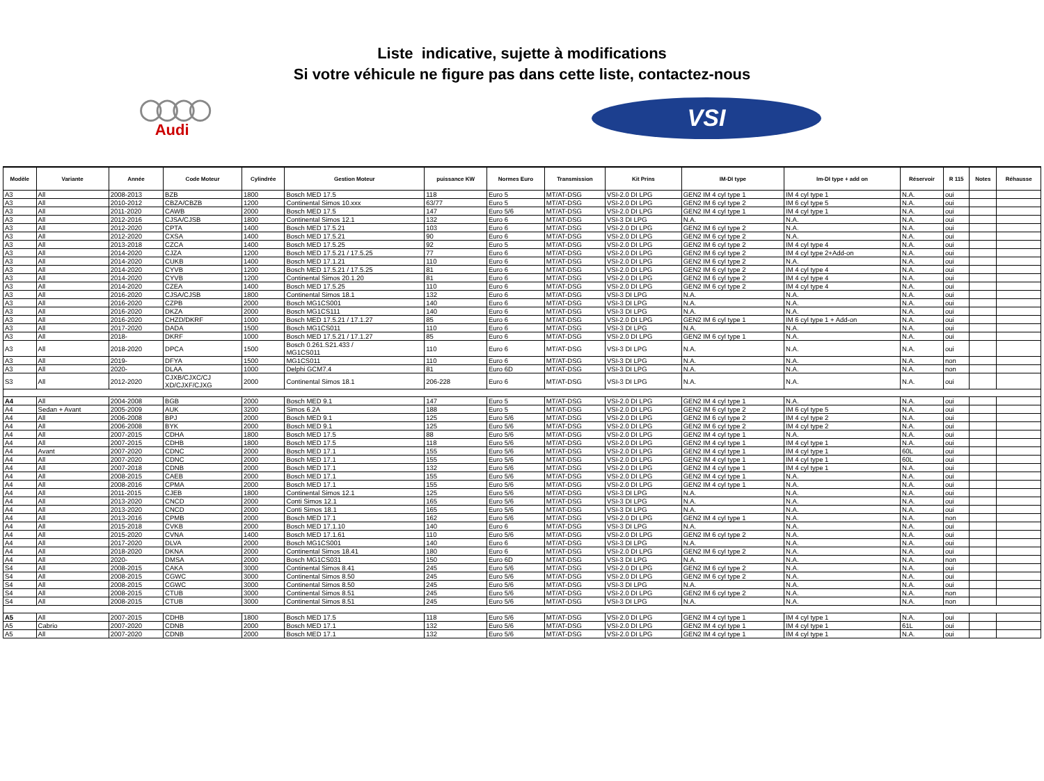Liste indicative, sujette à modifications
Si votre véhicule ne figure pas dans cette liste, contactez-nous
◯◯◯◯
Audi
VSI
| Modèle | Variante | Année | Code Moteur | Cylindrée | Gestion Moteur | puissance KW | Normes Euro | Transmission | Kit Prins | IM-DI type | Im-DI type + add on | Réservoir | R 115 | Notes | Réhausse |
| --- | --- | --- | --- | --- | --- | --- | --- | --- | --- | --- | --- | --- | --- | --- | --- |
| A3 | All | 2008-2013 | BZB | 1800 | Bosch MED 17.5 | 118 | Euro 5 | MT/AT-DSG | VSI-2.0 DI LPG | GEN2 IM 4 cyl type 1 | IM 4 cyl type 1 | N.A. | oui | | |
| A3 | All | 2010-2012 | CBZA/CBZB | 1200 | Continental Simos 10.xxx | 63/77 | Euro 5 | MT/AT-DSG | VSI-2.0 DI LPG | GEN2 IM 6 cyl type 2 | IM 6 cyl type 5 | N.A. | oui | | |
| A3 | All | 2011-2020 | CAWB | 2000 | Bosch MED 17.5 | 147 | Euro 5/6 | MT/AT-DSG | VSI-2.0 DI LPG | GEN2 IM 4 cyl type 1 | IM 4 cyl type 1 | N.A. | oui | | |
| A3 | All | 2012-2016 | CJSA/CJSB | 1800 | Continental Simos 12.1 | 132 | Euro 6 | MT/AT-DSG | VSI-3 DI LPG | N.A. | N.A. | N.A. | oui | | |
| A3 | All | 2012-2020 | CPTA | 1400 | Bosch MED 17.5.21 | 103 | Euro 6 | MT/AT-DSG | VSI-2.0 DI LPG | GEN2 IM 6 cyl type 2 | N.A. | N.A. | oui | | |
| A3 | All | 2012-2020 | CXSA | 1400 | Bosch MED 17.5.21 | 90 | Euro 6 | MT/AT-DSG | VSI-2.0 DI LPG | GEN2 IM 6 cyl type 2 | N.A. | N.A. | oui | | |
| A3 | All | 2013-2018 | CZCA | 1400 | Bosch MED 17.5.25 | 92 | Euro 5 | MT/AT-DSG | VSI-2.0 DI LPG | GEN2 IM 6 cyl type 2 | IM 4 cyl type 4 | N.A. | oui | | |
| A3 | All | 2014-2020 | CJZA | 1200 | Bosch MED 17.5.21 / 17.5.25 | 77 | Euro 6 | MT/AT-DSG | VSI-2.0 DI LPG | GEN2 IM 6 cyl type 2 | IM 4 cyl type 2+Add-on | N.A. | oui | | |
| A3 | All | 2014-2020 | CUKB | 1400 | Bosch MED 17.1.21 | 110 | Euro 6 | MT/AT-DSG | VSI-2.0 DI LPG | GEN2 IM 6 cyl type 2 | N.A. | N.A. | oui | | |
| A3 | All | 2014-2020 | CYVB | 1200 | Bosch MED 17.5.21 / 17.5.25 | 81 | Euro 6 | MT/AT-DSG | VSI-2.0 DI LPG | GEN2 IM 6 cyl type 2 | IM 4 cyl type 4 | N.A. | oui | | |
| A3 | All | 2014-2020 | CYVB | 1200 | Continental Simos 20.1.20 | 81 | Euro 6 | MT/AT-DSG | VSI-2.0 DI LPG | GEN2 IM 6 cyl type 2 | IM 4 cyl type 4 | N.A. | oui | | |
| A3 | All | 2014-2020 | CZEA | 1400 | Bosch MED 17.5.25 | 110 | Euro 6 | MT/AT-DSG | VSI-2.0 DI LPG | GEN2 IM 6 cyl type 2 | IM 4 cyl type 4 | N.A. | oui | | |
| A3 | All | 2016-2020 | CJSA/CJSB | 1800 | Continental Simos 18.1 | 132 | Euro 6 | MT/AT-DSG | VSI-3 DI LPG | N.A. | N.A. | N.A. | oui | | |
| A3 | All | 2016-2020 | CZPB | 2000 | Bosch MG1CS001 | 140 | Euro 6 | MT/AT-DSG | VSI-3 DI LPG | N.A. | N.A. | N.A. | oui | | |
| A3 | All | 2016-2020 | DKZA | 2000 | Bosch MG1CS111 | 140 | Euro 6 | MT/AT-DSG | VSI-3 DI LPG | N.A. | N.A. | N.A. | oui | | |
| A3 | All | 2016-2020 | CHZD/DKRF | 1000 | Bosch MED 17.5.21 / 17.1.27 | 85 | Euro 6 | MT/AT-DSG | VSI-2.0 DI LPG | GEN2 IM 6 cyl type 1 | IM 6 cyl type 1 + Add-on | N.A. | oui | | |
| A3 | All | 2017-2020 | DADA | 1500 | Bosch MG1CS011 | 110 | Euro 6 | MT/AT-DSG | VSI-3 DI LPG | N.A. | N.A. | N.A. | oui | | |
| A3 | All | 2018- | DKRF | 1000 | Bosch MED 17.5.21 / 17.1.27 | 85 | Euro 6 | MT/AT-DSG | VSI-2.0 DI LPG | GEN2 IM 6 cyl type 1 | N.A. | N.A. | oui | | |
| A3 | All | 2018-2020 | DPCA | 1500 | Bosch 0.261.S21.433 / MG1CS011 | 110 | Euro 6 | MT/AT-DSG | VSI-3 DI LPG | N.A. | N.A. | N.A. | oui | | |
| A3 | All | 2019- | DFYA | 1500 | MG1CS011 | 110 | Euro 6 | MT/AT-DSG | VSI-3 DI LPG | N.A. | N.A. | N.A. | non | | |
| A3 | All | 2020- | DLAA | 1000 | Delphi GCM7.4 | 81 | Euro 6D | MT/AT-DSG | VSI-3 DI LPG | N.A. | N.A. | N.A. | non | | |
| S3 | All | 2012-2020 | CJXB/CJXC/CJ XD/CJXF/CJXG | 2000 | Continental Simos 18.1 | 206-228 | Euro 6 | MT/AT-DSG | VSI-3 DI LPG | N.A. | N.A. | N.A. | oui | | |
| A4 | All | 2004-2008 | BGB | 2000 | Bosch MED 9.1 | 147 | Euro 5 | MT/AT-DSG | VSI-2.0 DI LPG | GEN2 IM 4 cyl type 1 | N.A. | N.A. | oui | | |
| A4 | Sedan + Avant | 2005-2009 | AUK | 3200 | Simos 6.2A | 188 | Euro 5 | MT/AT-DSG | VSI-2.0 DI LPG | GEN2 IM 6 cyl type 2 | IM 6 cyl type 5 | N.A. | oui | | |
| A4 | All | 2006-2008 | BPJ | 2000 | Bosch MED 9.1 | 125 | Euro 5/6 | MT/AT-DSG | VSI-2.0 DI LPG | GEN2 IM 6 cyl type 2 | IM 4 cyl type 2 | N.A. | oui | | |
| A4 | All | 2006-2008 | BYK | 2000 | Bosch MED 9.1 | 125 | Euro 5/6 | MT/AT-DSG | VSI-2.0 DI LPG | GEN2 IM 6 cyl type 2 | IM 4 cyl type 2 | N.A. | oui | | |
| A4 | All | 2007-2015 | CDHA | 1800 | Bosch MED 17.5 | 88 | Euro 5/6 | MT/AT-DSG | VSI-2.0 DI LPG | GEN2 IM 4 cyl type 1 | N.A. | N.A. | oui | | |
| A4 | All | 2007-2015 | CDHB | 1800 | Bosch MED 17.5 | 118 | Euro 5/6 | MT/AT-DSG | VSI-2.0 DI LPG | GEN2 IM 4 cyl type 1 | IM 4 cyl type 1 | N.A. | oui | | |
| A4 | Avant | 2007-2020 | CDNC | 2000 | Bosch MED 17.1 | 155 | Euro 5/6 | MT/AT-DSG | VSI-2.0 DI LPG | GEN2 IM 4 cyl type 1 | IM 4 cyl type 1 | 60L | oui | | |
| A4 | All | 2007-2020 | CDNC | 2000 | Bosch MED 17.1 | 155 | Euro 5/6 | MT/AT-DSG | VSI-2.0 DI LPG | GEN2 IM 4 cyl type 1 | IM 4 cyl type 1 | 60L | oui | | |
| A4 | All | 2007-2018 | CDNB | 2000 | Bosch MED 17.1 | 132 | Euro 5/6 | MT/AT-DSG | VSI-2.0 DI LPG | GEN2 IM 4 cyl type 1 | IM 4 cyl type 1 | N.A. | oui | | |
| A4 | All | 2008-2015 | CAEB | 2000 | Bosch MED 17.1 | 155 | Euro 5/6 | MT/AT-DSG | VSI-2.0 DI LPG | GEN2 IM 4 cyl type 1 | N.A. | N.A. | oui | | |
| A4 | All | 2008-2016 | CPMA | 2000 | Bosch MED 17.1 | 155 | Euro 5/6 | MT/AT-DSG | VSI-2.0 DI LPG | GEN2 IM 4 cyl type 1 | N.A. | N.A. | oui | | |
| A4 | All | 2011-2015 | CJEB | 1800 | Continental Simos 12.1 | 125 | Euro 5/6 | MT/AT-DSG | VSI-3 DI LPG | N.A. | N.A. | N.A. | oui | | |
| A4 | All | 2013-2020 | CNCD | 2000 | Conti Simos 12.1 | 165 | Euro 5/6 | MT/AT-DSG | VSI-3 DI LPG | N.A. | N.A. | N.A. | oui | | |
| A4 | All | 2013-2020 | CNCD | 2000 | Conti Simos 18.1 | 165 | Euro 5/6 | MT/AT-DSG | VSI-3 DI LPG | N.A. | N.A. | N.A. | oui | | |
| A4 | All | 2013-2016 | CPMB | 2000 | Bosch MED 17.1 | 162 | Euro 5/6 | MT/AT-DSG | VSI-2.0 DI LPG | GEN2 IM 4 cyl type 1 | N.A. | N.A. | non | | |
| A4 | All | 2015-2018 | CVKB | 2000 | Bosch MED 17.1.10 | 140 | Euro 6 | MT/AT-DSG | VSI-3 DI LPG | N.A. | N.A. | N.A. | oui | | |
| A4 | All | 2015-2020 | CVNA | 1400 | Bosch MED 17.1.61 | 110 | Euro 5/6 | MT/AT-DSG | VSI-2.0 DI LPG | GEN2 IM 6 cyl type 2 | N.A. | N.A. | oui | | |
| A4 | All | 2017-2020 | DLVA | 2000 | Bosch MG1CS001 | 140 | Euro 6 | MT/AT-DSG | VSI-3 DI LPG | N.A. | N.A. | N.A. | oui | | |
| A4 | All | 2018-2020 | DKNA | 2000 | Continental Simos 18.41 | 180 | Euro 6 | MT/AT-DSG | VSI-2.0 DI LPG | GEN2 IM 6 cyl type 2 | N.A. | N.A. | oui | | |
| A4 | All | 2020- | DMSA | 2000 | Bosch MG1CS031 | 150 | Euro 6D | MT/AT-DSG | VSI-3 DI LPG | N.A. | N.A. | N.A. | non | | |
| S4 | All | 2008-2015 | CAKA | 3000 | Continental Simos 8.41 | 245 | Euro 5/6 | MT/AT-DSG | VSI-2.0 DI LPG | GEN2 IM 6 cyl type 2 | N.A. | N.A. | oui | | |
| S4 | All | 2008-2015 | CGWC | 3000 | Continental Simos 8.50 | 245 | Euro 5/6 | MT/AT-DSG | VSI-2.0 DI LPG | GEN2 IM 6 cyl type 2 | N.A. | N.A. | oui | | |
| S4 | All | 2008-2015 | CGWC | 3000 | Continental Simos 8.50 | 245 | Euro 5/6 | MT/AT-DSG | VSI-3 DI LPG | N.A. | N.A. | N.A. | oui | | |
| S4 | All | 2008-2015 | CTUB | 3000 | Continental Simos 8.51 | 245 | Euro 5/6 | MT/AT-DSG | VSI-2.0 DI LPG | GEN2 IM 6 cyl type 2 | N.A. | N.A. | non | | |
| S4 | All | 2008-2015 | CTUB | 3000 | Continental Simos 8.51 | 245 | Euro 5/6 | MT/AT-DSG | VSI-3 DI LPG | N.A. | N.A. | N.A. | non | | |
| A5 | All | 2007-2015 | CDHB | 1800 | Bosch MED 17.5 | 118 | Euro 5/6 | MT/AT-DSG | VSI-2.0 DI LPG | GEN2 IM 4 cyl type 1 | IM 4 cyl type 1 | N.A. | oui | | |
| A5 | Cabrio | 2007-2020 | CDNB | 2000 | Bosch MED 17.1 | 132 | Euro 5/6 | MT/AT-DSG | VSI-2.0 DI LPG | GEN2 IM 4 cyl type 1 | IM 4 cyl type 1 | 61L | oui | | |
| A5 | All | 2007-2020 | CDNB | 2000 | Bosch MED 17.1 | 132 | Euro 5/6 | MT/AT-DSG | VSI-2.0 DI LPG | GEN2 IM 4 cyl type 1 | IM 4 cyl type 1 | N.A. | oui | | |